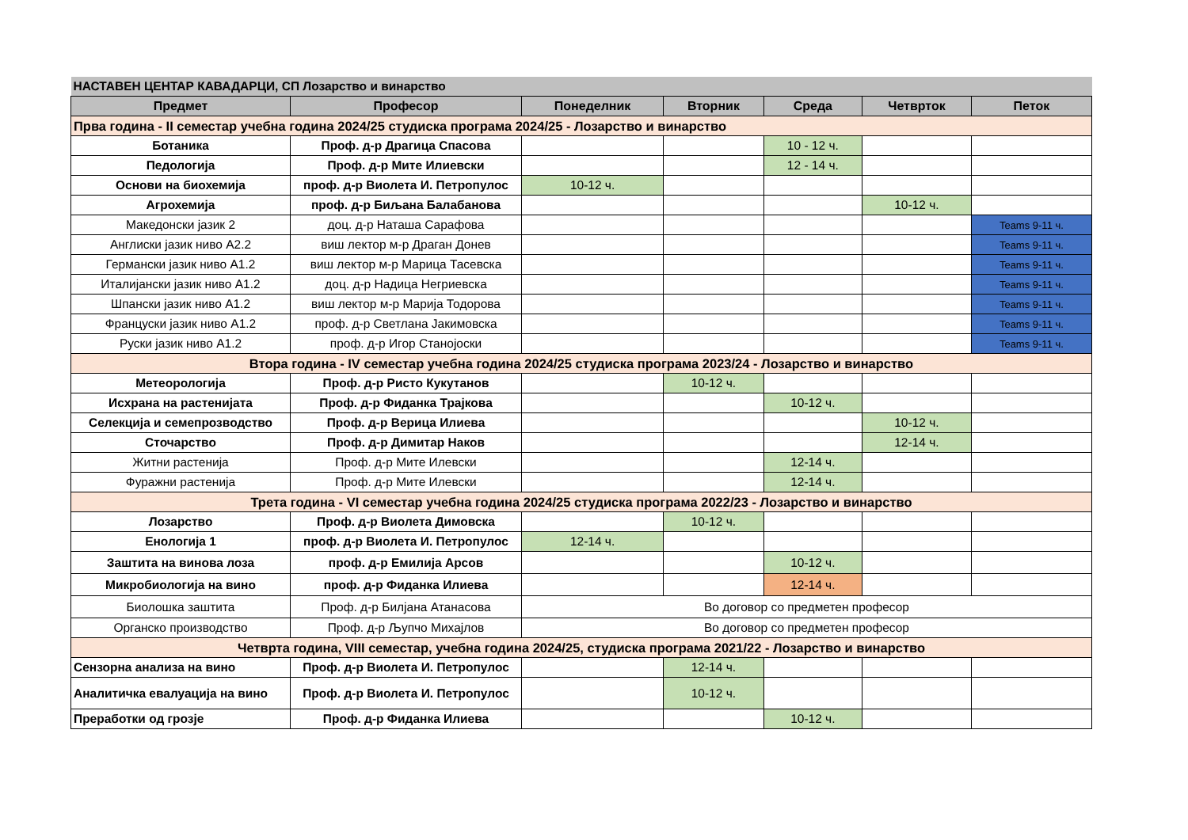| НАСТАВЕН ЦЕНТАР КАВАДАРЦИ, СП Лозарство и винарство | | | | | | |
| Предмет | Професор | Понеделник | Вторник | Среда | Четврток | Петок |
| Прва година - II семестар учебна година 2024/25 студиска програма 2024/25 - Лозарство и винарство | | | | | | |
| Ботаника | Проф. д-р Драгица Спасова | | | 10 - 12 ч. | | |
| Педологија | Проф. д-р Мите Илиевски | | | 12 - 14 ч. | | |
| Основи на биохемија | проф. д-р Виолета И. Петропулос | 10-12 ч. | | | | |
| Агрохемија | проф. д-р Биљана Балабанова | | | | 10-12 ч. | |
| Македонски јазик 2 | доц. д-р Наташа Сарафова | | | | | Teams 9-11 ч. |
| Англиски јазик ниво А2.2 | виш лектор м-р Драган Донев | | | | | Teams 9-11 ч. |
| Германски јазик ниво А1.2 | виш лектор м-р Марица Тасевска | | | | | Teams 9-11 ч. |
| Италијански јазик ниво А1.2 | доц. д-р Надица Негриевска | | | | | Teams 9-11 ч. |
| Шпански јазик ниво А1.2 | виш лектор м-р Марија Тодорова | | | | | Teams 9-11 ч. |
| Француски јазик ниво А1.2 | проф. д-р Светлана Јакимовска | | | | | Teams 9-11 ч. |
| Руски јазик ниво А1.2 | проф. д-р Игор Станојоски | | | | | Teams 9-11 ч. |
| Втора година - IV семестар учебна година 2024/25 студиска програма 2023/24 - Лозарство и винарство | | | | | | |
| Метеорологија | Проф. д-р Ристо Кукутанов | | 10-12 ч. | | | |
| Исхрана на растенијата | Проф. д-р Фиданка Трајкова | | | 10-12 ч. | | |
| Селекција и семепрозводство | Проф. д-р Верица Илиева | | | | 10-12 ч. | |
| Сточарство | Проф. д-р Димитар Наков | | | | 12-14 ч. | |
| Житни растенија | Проф. д-р Мите Илевски | | | 12-14 ч. | | |
| Фуражни растенија | Проф. д-р Мите Илевски | | | 12-14 ч. | | |
| Трета година - VI семестар учебна година 2024/25 студиска програма 2022/23 - Лозарство и винарство | | | | | | |
| Лозарство | Проф. д-р Виолета Димовска | | 10-12 ч. | | | |
| Енологија 1 | проф. д-р Виолета И. Петропулос | 12-14 ч. | | | | |
| Заштита на винова лоза | проф. д-р Емилија Арсов | | | 10-12 ч. | | |
| Микробиологија на вино | проф. д-р Фиданка Илиева | | | 12-14 ч. | | |
| Биолошка заштита | Проф. д-р Билјана Атанасова | Во договор со предметен професор | | | | |
| Органско производство | Проф. д-р Љупчо Михајлов | Во договор со предметен професор | | | | |
| Четврта година, VIII семестар, учебна година 2024/25, студиска програма 2021/22 - Лозарство и винарство | | | | | | |
| Сензорна анализа на вино | Проф. д-р Виолета И. Петропулос | | 12-14 ч. | | | |
| Аналитичка евалуација на вино | Проф. д-р Виолета И. Петропулос | | 10-12 ч. | | | |
| Преработки од грозје | Проф. д-р Фиданка Илиева | | | 10-12 ч. | | |